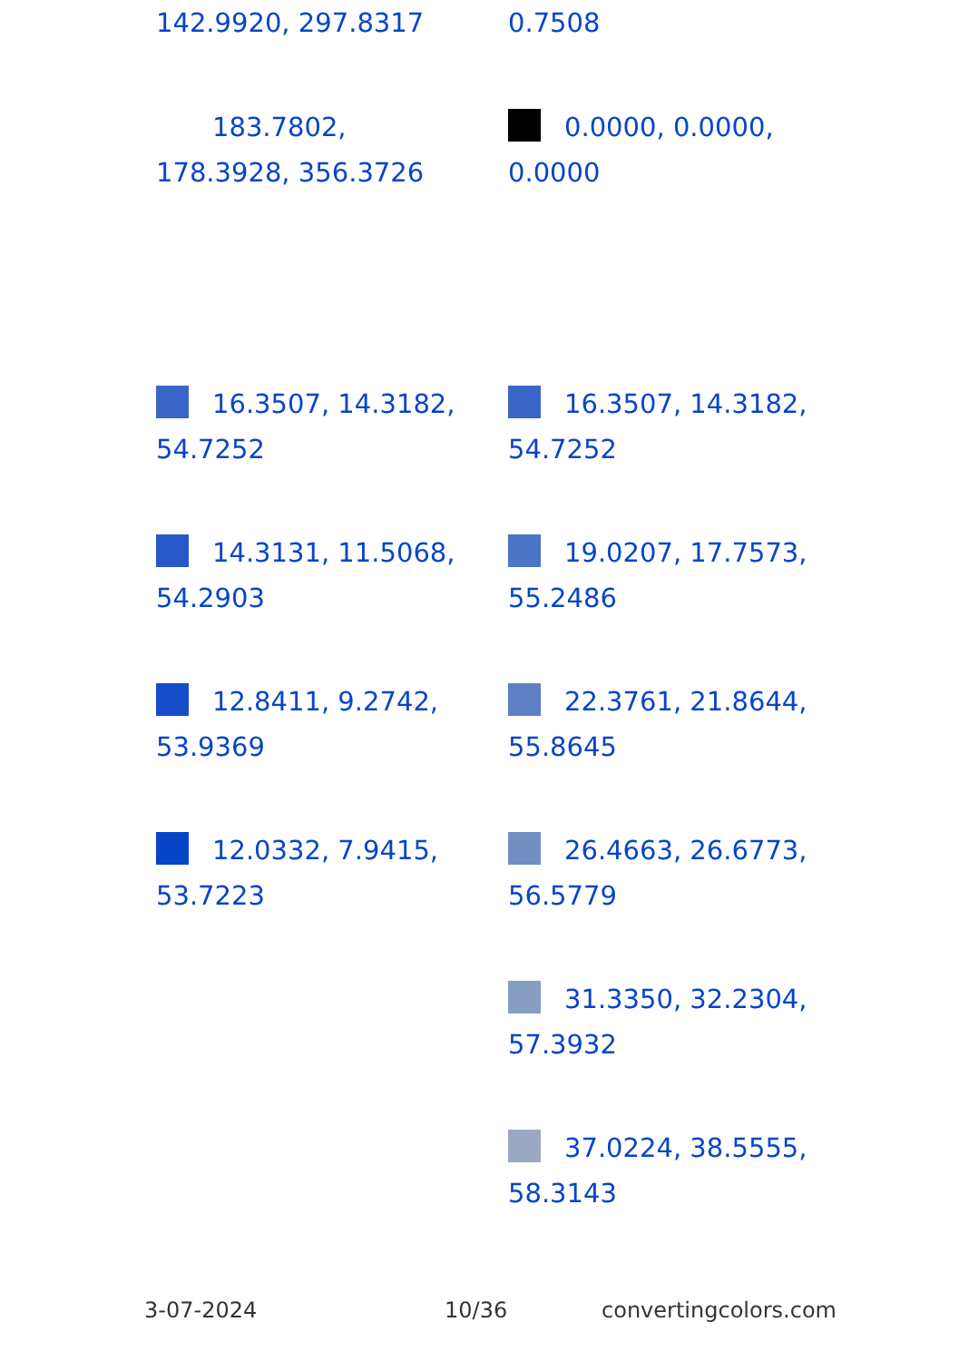142.9920, 297.8317 0.7508
183.7802,
178.3928, 356.3726
0.0000, 0.0000,
0.0000
16.3507, 14.3182,
54.7252
16.3507, 14.3182,
54.7252
14.3131, 11.5068,
54.2903
19.0207, 17.7573,
55.2486
12.8411, 9.2742,
53.9369
22.3761, 21.8644,
55.8645
12.0332, 7.9415,
53.7223
26.4663, 26.6773,
56.5779
31.3350, 32.2304,
57.3932
37.0224, 38.5555,
58.3143
3-07-2024 10/36 convertingcolors.com